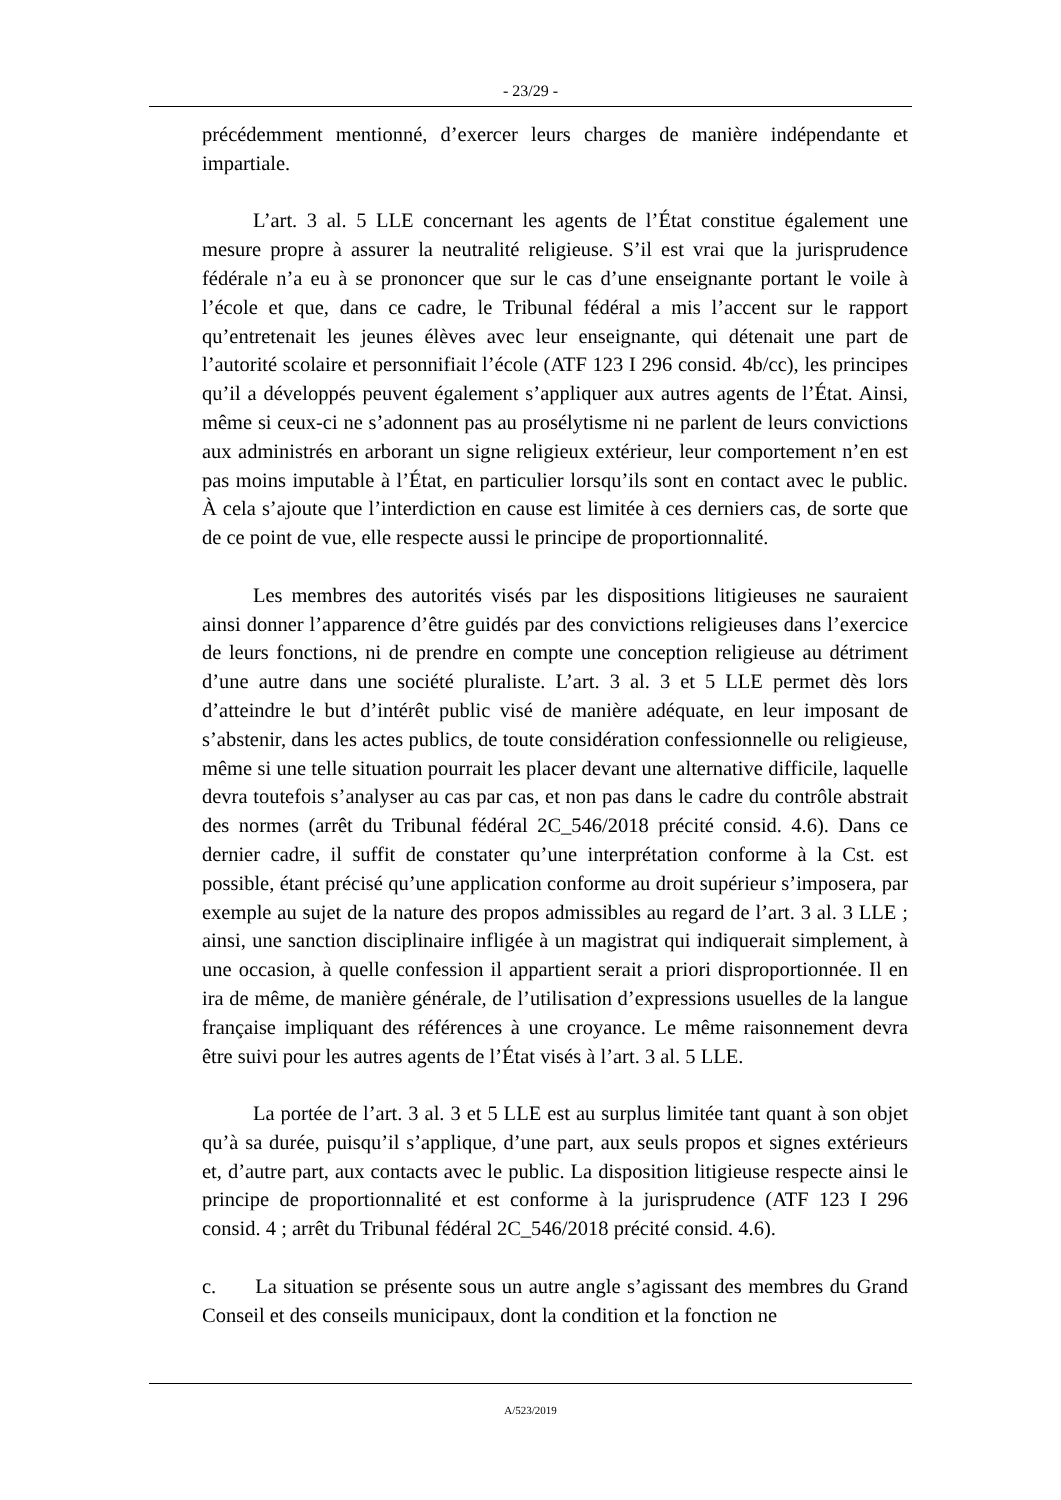- 23/29 -
précédemment mentionné, d’exercer leurs charges de manière indépendante et impartiale.
L’art. 3 al. 5 LLE concernant les agents de l’État constitue également une mesure propre à assurer la neutralité religieuse. S’il est vrai que la jurisprudence fédérale n’a eu à se prononcer que sur le cas d’une enseignante portant le voile à l’école et que, dans ce cadre, le Tribunal fédéral a mis l’accent sur le rapport qu’entretenait les jeunes élèves avec leur enseignante, qui détenait une part de l’autorité scolaire et personnifiait l’école (ATF 123 I 296 consid. 4b/cc), les principes qu’il a développés peuvent également s’appliquer aux autres agents de l’État. Ainsi, même si ceux-ci ne s’adonnent pas au prosélytisme ni ne parlent de leurs convictions aux administrés en arborant un signe religieux extérieur, leur comportement n’en est pas moins imputable à l’État, en particulier lorsqu’ils sont en contact avec le public. À cela s’ajoute que l’interdiction en cause est limitée à ces derniers cas, de sorte que de ce point de vue, elle respecte aussi le principe de proportionnalité.
Les membres des autorités visés par les dispositions litigieuses ne sauraient ainsi donner l’apparence d’être guidés par des convictions religieuses dans l’exercice de leurs fonctions, ni de prendre en compte une conception religieuse au détriment d’une autre dans une société pluraliste. L’art. 3 al. 3 et 5 LLE permet dès lors d’atteindre le but d’intérêt public visé de manière adéquate, en leur imposant de s’abstenir, dans les actes publics, de toute considération confessionnelle ou religieuse, même si une telle situation pourrait les placer devant une alternative difficile, laquelle devra toutefois s’analyser au cas par cas, et non pas dans le cadre du contrôle abstrait des normes (arrêt du Tribunal fédéral 2C_546/2018 précité consid. 4.6). Dans ce dernier cadre, il suffit de constater qu’une interprétation conforme à la Cst. est possible, étant précisé qu’une application conforme au droit supérieur s’imposera, par exemple au sujet de la nature des propos admissibles au regard de l’art. 3 al. 3 LLE ; ainsi, une sanction disciplinaire infligée à un magistrat qui indiquerait simplement, à une occasion, à quelle confession il appartient serait a priori disproportionnée. Il en ira de même, de manière générale, de l’utilisation d’expressions usuelles de la langue française impliquant des références à une croyance. Le même raisonnement devra être suivi pour les autres agents de l’État visés à l’art. 3 al. 5 LLE.
La portée de l’art. 3 al. 3 et 5 LLE est au surplus limitée tant quant à son objet qu’à sa durée, puisqu’il s’applique, d’une part, aux seuls propos et signes extérieurs et, d’autre part, aux contacts avec le public. La disposition litigieuse respecte ainsi le principe de proportionnalité et est conforme à la jurisprudence (ATF 123 I 296 consid. 4 ; arrêt du Tribunal fédéral 2C_546/2018 précité consid. 4.6).
c. La situation se présente sous un autre angle s’agissant des membres du Grand Conseil et des conseils municipaux, dont la condition et la fonction ne
A/523/2019